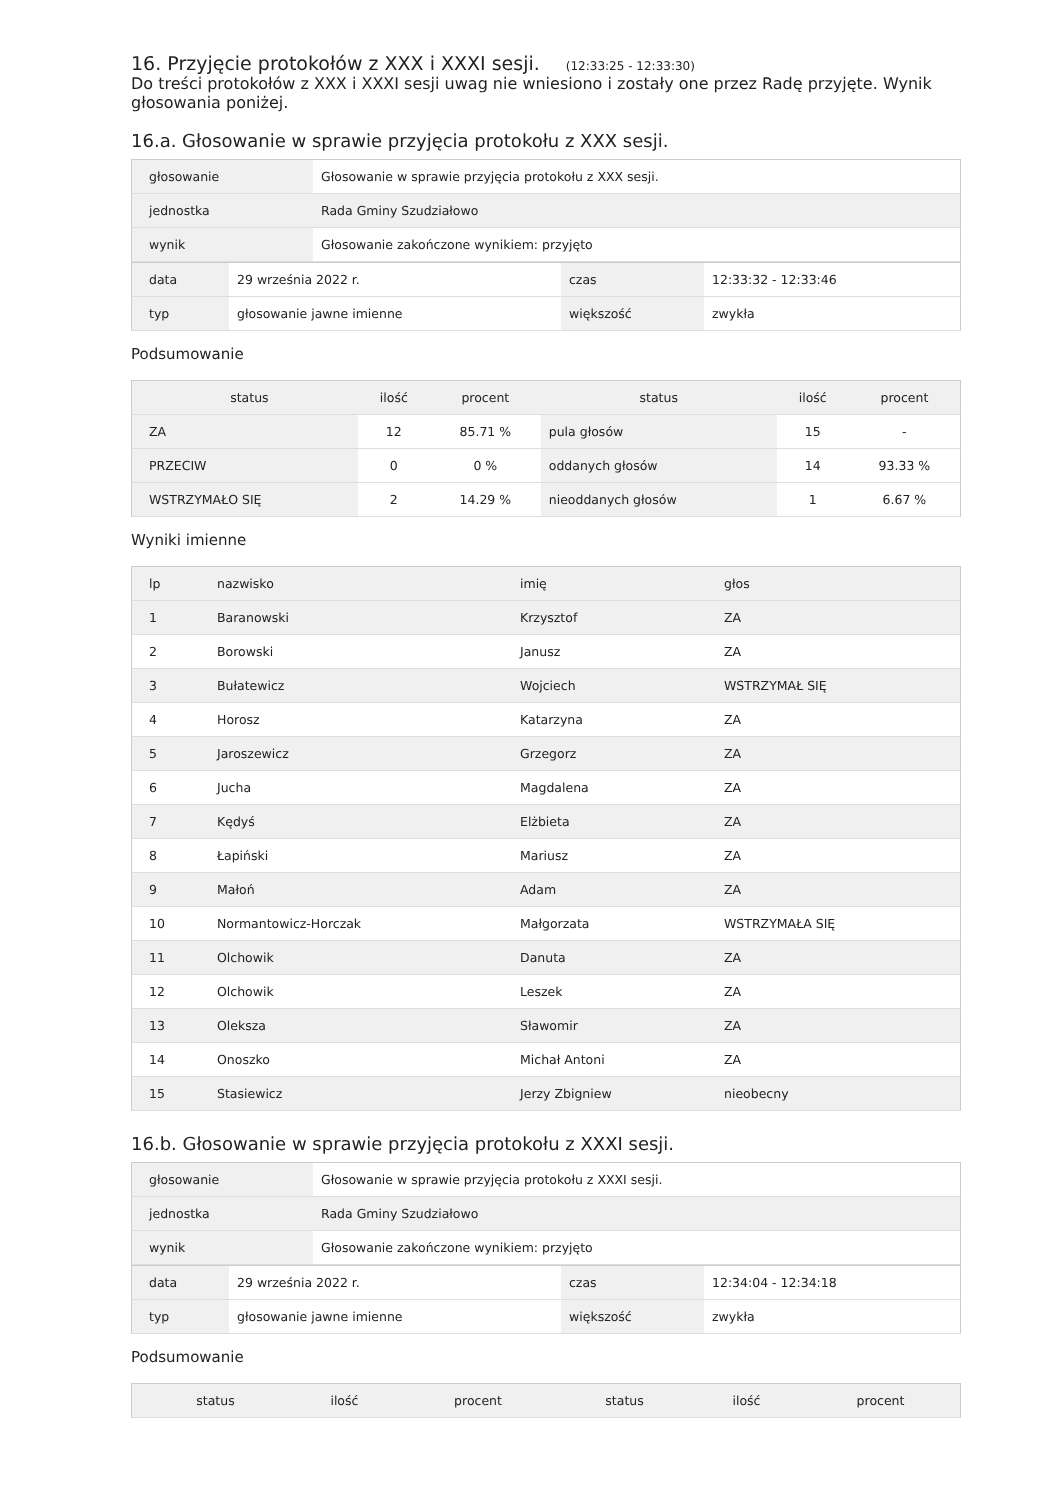16. Przyjęcie protokołów z XXX i XXXI sesji. (12:33:25 - 12:33:30)
Do treści protokołów z XXX i XXXI sesji uwag nie wniesiono i zostały one przez Radę przyjęte. Wynik głosowania poniżej.
16.a. Głosowanie w sprawie przyjęcia protokołu z XXX sesji.
| głosowanie | Głosowanie w sprawie przyjęcia protokołu z XXX sesji. |
| jednostka | Rada Gminy Szudziałowo |
| wynik | Głosowanie zakończone wynikiem: przyjęto |
| data | 29 września 2022 r. | czas | 12:33:32 - 12:33:46 |
| typ | głosowanie jawne imienne | większość | zwykła |
Podsumowanie
| status | ilość | procent | status | ilość | procent |
| --- | --- | --- | --- | --- | --- |
| ZA | 12 | 85.71 % | pula głosów | 15 | - |
| PRZECIW | 0 | 0 % | oddanych głosów | 14 | 93.33 % |
| WSTRZYMAŁO SIĘ | 2 | 14.29 % | nieoddanych głosów | 1 | 6.67 % |
Wyniki imienne
| lp | nazwisko | imię | głos |
| --- | --- | --- | --- |
| 1 | Baranowski | Krzysztof | ZA |
| 2 | Borowski | Janusz | ZA |
| 3 | Bułatewicz | Wojciech | WSTRZYMAŁ SIĘ |
| 4 | Horosz | Katarzyna | ZA |
| 5 | Jaroszewicz | Grzegorz | ZA |
| 6 | Jucha | Magdalena | ZA |
| 7 | Kędyś | Elżbieta | ZA |
| 8 | Łapiński | Mariusz | ZA |
| 9 | Małoń | Adam | ZA |
| 10 | Normantowicz-Horczak | Małgorzata | WSTRZYMAŁA SIĘ |
| 11 | Olchowik | Danuta | ZA |
| 12 | Olchowik | Leszek | ZA |
| 13 | Oleksza | Sławomir | ZA |
| 14 | Onoszko | Michał Antoni | ZA |
| 15 | Stasiewicz | Jerzy Zbigniew | nieobecny |
16.b. Głosowanie w sprawie przyjęcia protokołu z XXXI sesji.
| głosowanie | Głosowanie w sprawie przyjęcia protokołu z XXXI sesji. |
| jednostka | Rada Gminy Szudziałowo |
| wynik | Głosowanie zakończone wynikiem: przyjęto |
| data | 29 września 2022 r. | czas | 12:34:04 - 12:34:18 |
| typ | głosowanie jawne imienne | większość | zwykła |
Podsumowanie
| status | ilość | procent | status | ilość | procent |
| --- | --- | --- | --- | --- | --- |